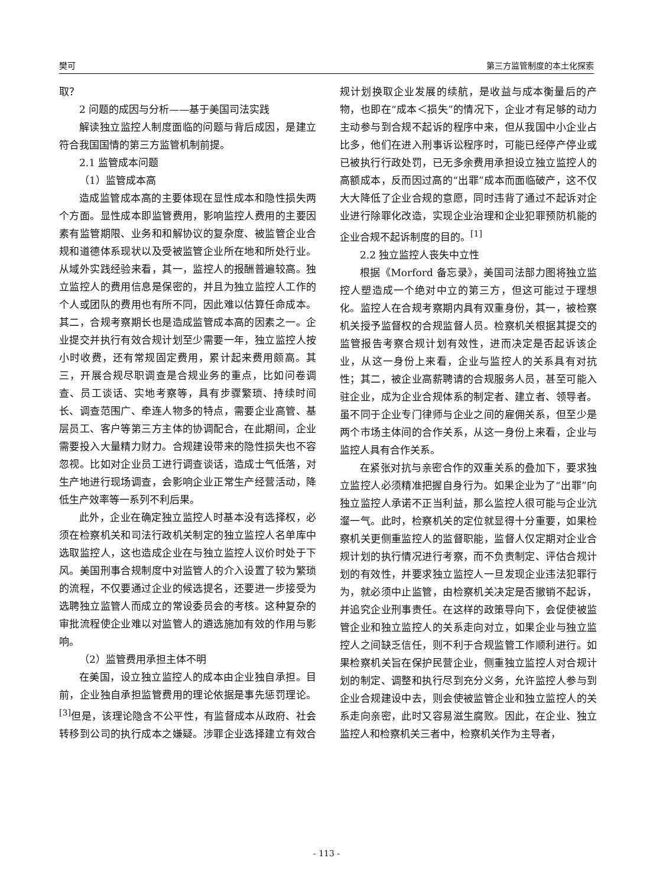樊可 第三方监管制度的本土化探索
取？
2 问题的成因与分析——基于美国司法实践
解读独立监控人制度面临的问题与背后成因，是建立符合我国国情的第三方监管机制前提。
2.1 监管成本问题
（1）监管成本高
造成监管成本高的主要体现在显性成本和隐性损失两个方面。显性成本即监管费用，影响监控人费用的主要因素有监管期限、业务和和解协议的复杂度、被监管企业合规和道德体系现状以及受被监管企业所在地和所处行业。从域外实践经验来看，其一，监控人的报酬普遍较高。独立监控人的费用信息是保密的，并且为独立监控人工作的个人或团队的费用也有所不同，因此难以估算任命成本。其二，合规考察期长也是造成监管成本高的因素之一。企业提交并执行有效合规计划至少需要一年，独立监控人按小时收费，还有常规固定费用，累计起来费用颇高。其三，开展合规尽职调查是合规业务的重点，比如问卷调查、员工谈话、实地考察等，具有步骤繁琐、持续时间长、调查范围广、牵连人物多的特点，需要企业高管、基层员工、客户等第三方主体的协调配合，在此期间，企业需要投入大量精力财力。合规建设带来的隐性损失也不容忽视。比如对企业员工进行调查谈话，造成士气低落，对生产地进行现场调查，会影响企业正常生产经营活动，降低生产效率等一系列不利后果。
此外，企业在确定独立监控人时基本没有选择权，必须在检察机关和司法行政机关制定的独立监控人名单库中选取监控人，这也造成企业在与独立监控人议价时处于下风。美国刑事合规制度中对监管人的介入设置了较为繁琐的流程，不仅要通过企业的候选提名，还要进一步接受为选聘独立监管人而成立的常设委员会的考核。这种复杂的审批流程使企业难以对监管人的遴选施加有效的作用与影响。
（2）监管费用承担主体不明
在美国，设立独立监控人的成本由企业独自承担。目前，企业独自承担监管费用的理论依据是事先惩罚理论。<sup>[3]</sup>但是，该理论隐含不公平性，有监督成本从政府、社会转移到公司的执行成本之嫌疑。涉罪企业选择建立有效合规计划换取企业发展的续航，是收益与成本衡量后的产物，也即在“成本＜损失”的情况下，企业才有足够的动力主动参与到合规不起诉的程序中来，但从我国中小企业占比多，他们在进入刑事诉讼程序时，可能已经停产停业或已被执行行政处罚，已无多余费用承担设立独立监控人的高额成本，反而因过高的“出罪”成本而面临破产，这不仅大大降低了企业合规的意愿，同时违背了通过不起诉对企业进行除罪化改造，实现企业治理和企业犯罪预防机能的企业合规不起诉制度的目的。<sup>[1]</sup>
2.2 独立监控人丧失中立性
根据《Morford 备忘录》，美国司法部力图将独立监控人塑造成一个绝对中立的第三方，但这可能过于理想化。监控人在合规考察期内具有双重身份，其一，被检察机关授予监督权的合规监督人员。检察机关根据其提交的监管报告考察合规计划有效性，进而决定是否起诉该企业，从这一身份上来看，企业与监控人的关系具有对抗性；其二，被企业高薪聘请的合规服务人员，甚至可能入驻企业，成为企业合规体系的制定者、建立者、领导者。虽不同于企业专门律师与企业之间的雇佣关系，但至少是两个市场主体间的合作关系，从这一身份上来看，企业与监控人具有合作关系。
在紧张对抗与亲密合作的双重关系的叠加下，要求独立监控人必须精准把握自身行为。如果企业为了“出罪”向独立监控人承诺不正当利益，那么监控人很可能与企业沆瀣一气。此时，检察机关的定位就显得十分重要，如果检察机关更侧重监控人的监督职能，监督人仅定期对企业合规计划的执行情况进行考察，而不负责制定、评估合规计划的有效性，并要求独立监控人一旦发现企业违法犯罪行为，就必须中止监管，由检察机关决定是否撤销不起诉，并追究企业刑事责任。在这样的政策导向下，会促使被监管企业和独立监控人的关系走向对立，如果企业与独立监控人之间缺乏信任，则不利于合规监管工作顺利进行。如果检察机关旨在保护民营企业，侧重独立监控人对合规计划的制定、调整和执行尽到充分义务，允许监控人参与到企业合规建设中去，则会使被监管企业和独立监控人的关系走向亲密，此时又容易滋生腐败。因此，在企业、独立监控人和检察机关三者中，检察机关作为主导者，
- 113 -